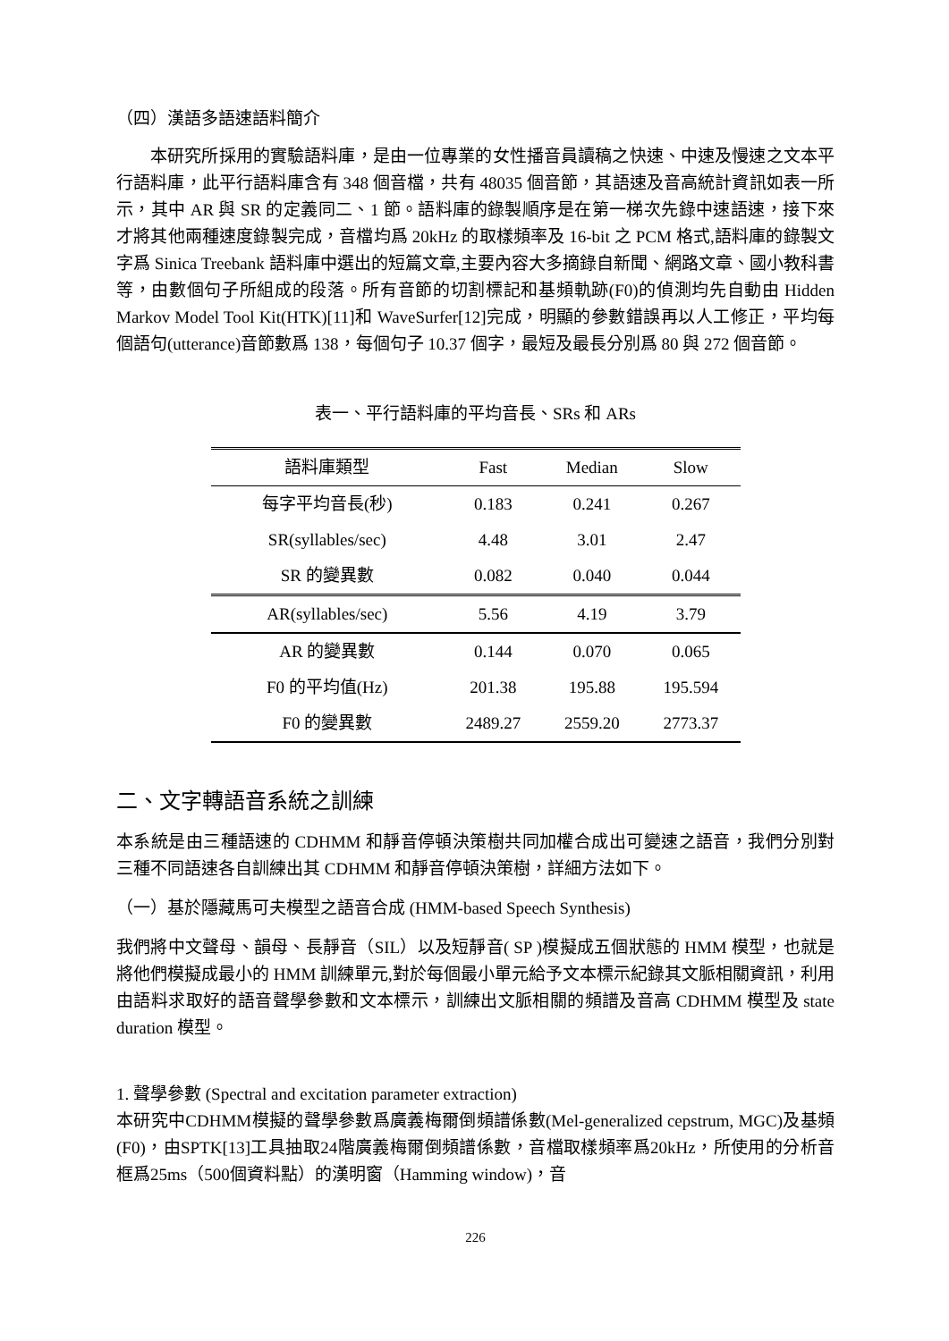（四）漢語多語速語料簡介
本研究所採用的實驗語料庫，是由一位專業的女性播音員讀稿之快速、中速及慢速之文本平行語料庫，此平行語料庫含有 348 個音檔，共有 48035 個音節，其語速及音高統計資訊如表一所示，其中 AR 與 SR 的定義同二、1 節。語料庫的錄製順序是在第一梯次先錄中速語速，接下來才將其他兩種速度錄製完成，音檔均爲 20kHz 的取樣頻率及 16-bit 之 PCM 格式,語料庫的錄製文字爲 Sinica Treebank 語料庫中選出的短篇文章,主要內容大多摘錄自新聞、網路文章、國小教科書等，由數個句子所組成的段落。所有音節的切割標記和基頻軌跡(F0)的偵測均先自動由 Hidden Markov Model Tool Kit(HTK)[11]和 WaveSurfer[12]完成，明顯的參數錯誤再以人工修正，平均每個語句(utterance)音節數爲 138，每個句子 10.37 個字，最短及最長分別爲 80 與 272 個音節。
表一、平行語料庫的平均音長、SRs 和 ARs
| 語料庫類型 | Fast | Median | Slow |
| --- | --- | --- | --- |
| 每字平均音長(秒) | 0.183 | 0.241 | 0.267 |
| SR(syllables/sec) | 4.48 | 3.01 | 2.47 |
| SR 的變異數 | 0.082 | 0.040 | 0.044 |
| AR(syllables/sec) | 5.56 | 4.19 | 3.79 |
| AR 的變異數 | 0.144 | 0.070 | 0.065 |
| F0 的平均值(Hz) | 201.38 | 195.88 | 195.594 |
| F0 的變異數 | 2489.27 | 2559.20 | 2773.37 |
二、文字轉語音系統之訓練
本系統是由三種語速的 CDHMM 和靜音停頓決策樹共同加權合成出可變速之語音，我們分別對三種不同語速各自訓練出其 CDHMM 和靜音停頓決策樹，詳細方法如下。
（一）基於隱藏馬可夫模型之語音合成 (HMM-based Speech Synthesis)
我們將中文聲母、韻母、長靜音（SIL）以及短靜音( SP )模擬成五個狀態的 HMM 模型，也就是將他們模擬成最小的 HMM 訓練單元,對於每個最小單元給予文本標示紀錄其文脈相關資訊，利用由語料求取好的語音聲學參數和文本標示，訓練出文脈相關的頻譜及音高 CDHMM 模型及 state duration 模型。
1. 聲學參數 (Spectral and excitation parameter extraction)
本研究中CDHMM模擬的聲學參數爲廣義梅爾倒頻譜係數(Mel-generalized cepstrum, MGC)及基頻(F0)，由SPTK[13]工具抽取24階廣義梅爾倒頻譜係數，音檔取樣頻率爲20kHz，所使用的分析音框爲25ms（500個資料點）的漢明窗（Hamming window)，音
226